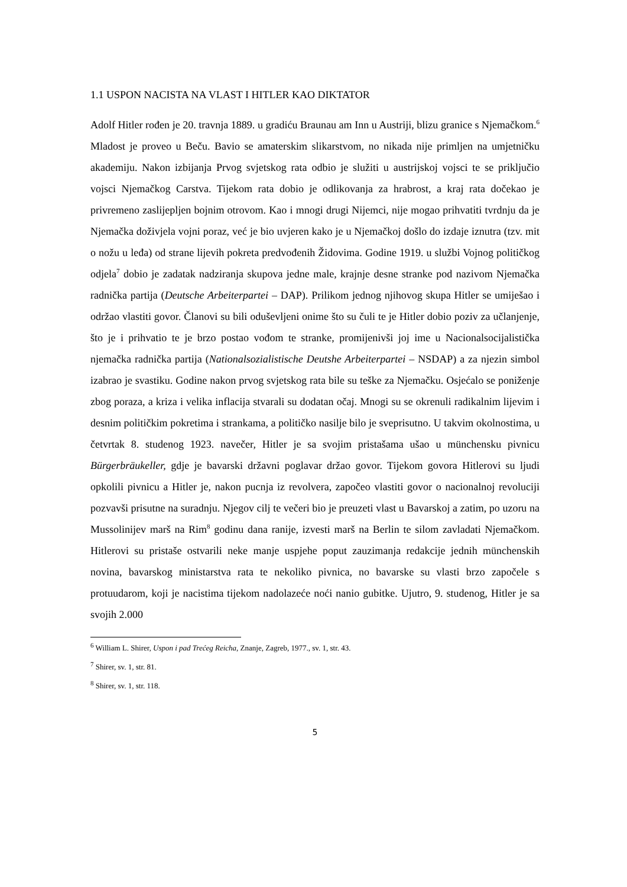1.1 USPON NACISTA NA VLAST I HITLER KAO DIKTATOR
Adolf Hitler rođen je 20. travnja 1889. u gradiću Braunau am Inn u Austriji, blizu granice s Njemačkom.<sup>6</sup> Mladost je proveo u Beču. Bavio se amaterskim slikarstvom, no nikada nije primljen na umjetničku akademiju. Nakon izbijanja Prvog svjetskog rata odbio je služiti u austrijskoj vojsci te se priključio vojsci Njemačkog Carstva. Tijekom rata dobio je odlikovanja za hrabrost, a kraj rata dočekao je privremeno zaslijepljen bojnim otrovom. Kao i mnogi drugi Nijemci, nije mogao prihvatiti tvrdnju da je Njemačka doživjela vojni poraz, već je bio uvjeren kako je u Njemačkoj došlo do izdaje iznutra (tzv. mit o nožu u leđa) od strane lijevih pokreta predvođenih Židovima. Godine 1919. u službi Vojnog političkog odjela<sup>7</sup> dobio je zadatak nadziranja skupova jedne male, krajnje desne stranke pod nazivom Njemačka radnička partija (Deutsche Arbeiterpartei – DAP). Prilikom jednog njihovog skupa Hitler se umiješao i održao vlastiti govor. Članovi su bili oduševljeni onime što su čuli te je Hitler dobio poziv za učlanjenje, što je i prihvatio te je brzo postao vođom te stranke, promijenivši joj ime u Nacionalsocijalistička njemačka radnička partija (Nationalsozialistische Deutshe Arbeiterpartei – NSDAP) a za njezin simbol izabrao je svastiku. Godine nakon prvog svjetskog rata bile su teške za Njemačku. Osjećalo se poniženje zbog poraza, a kriza i velika inflacija stvarali su dodatan očaj. Mnogi su se okrenuli radikalnim lijevim i desnim političkim pokretima i strankama, a političko nasilje bilo je sveprisutno. U takvim okolnostima, u četvrtak 8. studenog 1923. navečer, Hitler je sa svojim pristašama ušao u münchensku pivnicu Bürgerbräukeller, gdje je bavarski državni poglavar držao govor. Tijekom govora Hitlerovi su ljudi opkolili pivnicu a Hitler je, nakon pucnja iz revolvera, započeo vlastiti govor o nacionalnoj revoluciji pozvavši prisutne na suradnju. Njegov cilj te večeri bio je preuzeti vlast u Bavarskoj a zatim, po uzoru na Mussolinijev marš na Rim<sup>8</sup> godinu dana ranije, izvesti marš na Berlin te silom zavladati Njemačkom. Hitlerovi su pristaše ostvarili neke manje uspjehe poput zauzimanja redakcije jednih münchenskih novina, bavarskog ministarstva rata te nekoliko pivnica, no bavarske su vlasti brzo započele s protuudarom, koji je nacistima tijekom nadolazeće noći nanio gubitke. Ujutro, 9. studenog, Hitler je sa svojih 2.000
<sup>6</sup> William L. Shirer, Uspon i pad Trećeg Reicha, Znanje, Zagreb, 1977., sv. 1, str. 43.
<sup>7</sup> Shirer, sv. 1, str. 81.
<sup>8</sup> Shirer, sv. 1, str. 118.
5